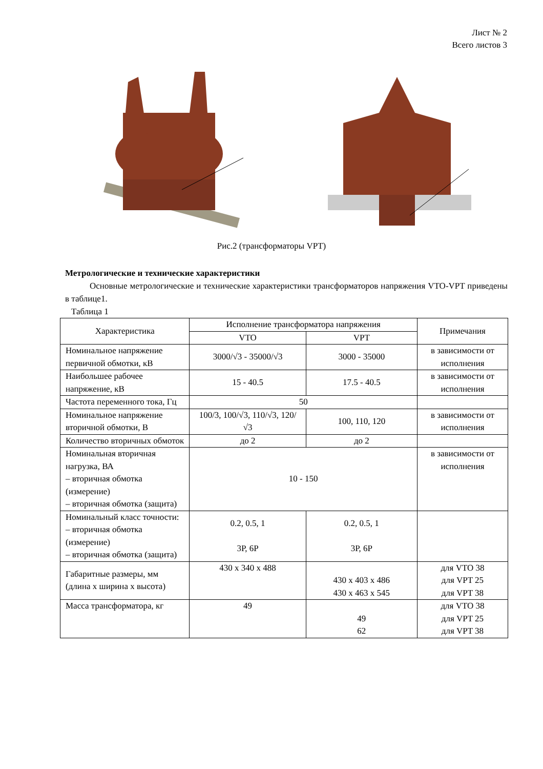Лист № 2
Всего листов 3
Рис.2 (трансформаторы VPT)
Метрологические и технические характеристики
Основные метрологические и технические характеристики трансформаторов напряжения VTO-VPT приведены в таблице1.
Таблица 1
| Характеристика | Исполнение трансформатора напряжения | | Примечания |
| --- | --- | --- | --- |
| | VTO | VPT | |
| Номинальное напряжение первичной обмотки, кВ | 3000/√3 - 35000/√3 | 3000 - 35000 | в зависимости от исполнения |
| Наибольшее рабочее напряжение, кВ | 15 - 40.5 | 17.5 - 40.5 | в зависимости от исполнения |
| Частота переменного тока, Гц | 50 | | |
| Номинальное напряжение вторичной обмотки, В | 100/3, 100/√3, 110/√3, 120/√3 | 100, 110, 120 | в зависимости от исполнения |
| Количество вторичных обмоток | до 2 | до 2 | |
| Номинальная вторичная нагрузка, ВА – вторичная обмотка (измерение) – вторичная обмотка (защита) | 10 - 150 | | в зависимости от исполнения |
| Номинальный класс точности: – вторичная обмотка (измерение) – вторичная обмотка (защита) | 0.2, 0.5, 1 3Р, 6Р | 0.2, 0.5, 1 3Р, 6Р | |
| Габаритные размеры, мм (длина х ширина х высота) | 430 х 340 х 488 | 430 х 403 х 486 430 х 463 х 545 | для VTO 38 для VPT 25 для VPT 38 |
| Масса трансформатора, кг | 49 | 49 62 | для VTO 38 для VPT 25 для VPT 38 |